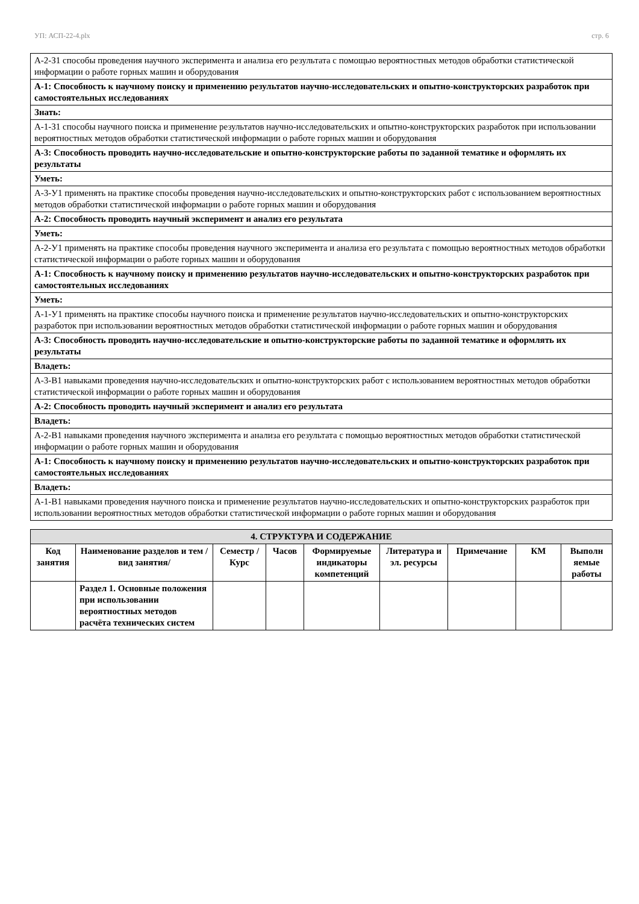УП: АСП-22-4.plx стр. 6
| А-2-З1 способы проведения научного эксперимента и анализа его результата с помощью вероятностных методов обработки статистической информации о работе горных машин и оборудования |
| А-1: Способность к научному поиску и применению результатов научно-исследовательских и опытно-конструкторских разработок при самостоятельных исследованиях |
| Знать: |
| А-1-З1 способы научного поиска и применение результатов научно-исследовательских и опытно-конструкторских разработок при использовании вероятностных методов обработки статистической информации о работе горных машин и оборудования |
| А-3: Способность проводить научно-исследовательские и опытно-конструкторские работы по заданной тематике и оформлять их результаты |
| Уметь: |
| А-3-У1 применять на практике способы проведения научно-исследовательских и опытно-конструкторских работ с использованием вероятностных методов обработки статистической информации о работе горных машин и оборудования |
| А-2: Способность проводить научный эксперимент и анализ его результата |
| Уметь: |
| А-2-У1 применять на практике способы проведения научного эксперимента и анализа его результата с помощью вероятностных методов обработки статистической информации о работе горных машин и оборудования |
| А-1: Способность к научному поиску и применению результатов научно-исследовательских и опытно-конструкторских разработок при самостоятельных исследованиях |
| Уметь: |
| А-1-У1 применять на практике способы научного поиска и применение результатов научно-исследовательских и опытно-конструкторских разработок при использовании вероятностных методов обработки статистической информации о работе горных машин и оборудования |
| А-3: Способность проводить научно-исследовательские и опытно-конструкторские работы по заданной тематике и оформлять их результаты |
| Владеть: |
| А-3-В1 навыками проведения научно-исследовательских и опытно-конструкторских работ с использованием вероятностных методов обработки статистической информации о работе горных машин и оборудования |
| А-2: Способность проводить научный эксперимент и анализ его результата |
| Владеть: |
| А-2-В1 навыками проведения научного эксперимента и анализа его результата с помощью вероятностных методов обработки статистической информации о работе горных машин и оборудования |
| А-1: Способность к научному поиску и применению результатов научно-исследовательских и опытно-конструкторских разработок при самостоятельных исследованиях |
| Владеть: |
| А-1-В1 навыками проведения научного поиска и применение результатов научно-исследовательских и опытно-конструкторских разработок при использовании вероятностных методов обработки статистической информации о работе горных машин и оборудования |
| 4. СТРУКТУРА И СОДЕРЖАНИЕ | | | | | | | | |
| --- | --- | --- | --- | --- | --- | --- | --- | --- |
| Код занятия | Наименование разделов и тем /вид занятия/ | Семестр / Курс | Часов | Формируемые индикаторы компетенций | Литература и эл. ресурсы | Примечание | КМ | Выполн яемые работы |
| | Раздел 1. Основные положения при использовании вероятностных методов расчёта технических систем | | | | | | | |